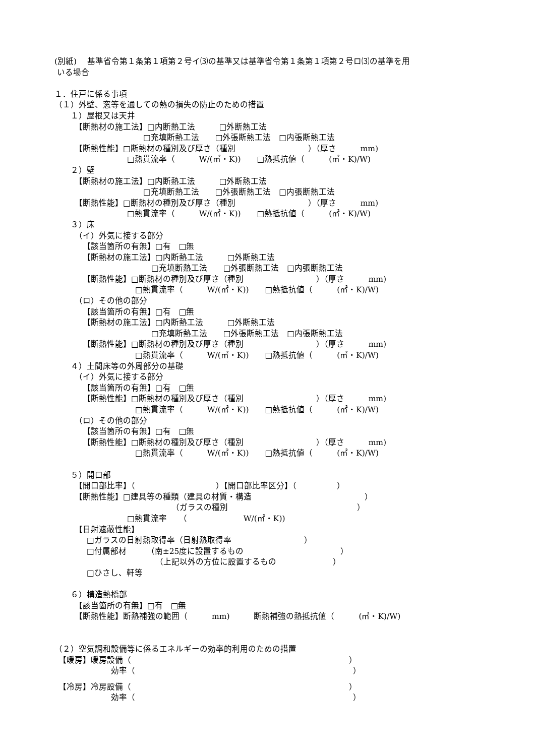(別紙)　 基準省令第１条第１項第２号イ⑶の基準又は基準省令第１条第１項第２号ロ⑶の基準を用
いる場合
１．住戸に係る事項
（１）外壁、窓等を通しての熱の損失の防止のための措置
　　１）屋根又は天井
　　　【断熱材の施工法】□内断熱工法　　　□外断熱工法
　　　　　　　　　　　□充填断熱工法　　□外張断熱工法　□内張断熱工法
　　　【断熱性能】□断熱材の種別及び厚さ（種別　　　　　　　　　）（厚さ　　　mm)
　　　　　　　　　□熱貫流率（　　　W/(㎡・K))　　□熱抵抗値（　　　(㎡・K)/W)
　　２）壁
　　　【断熱材の施工法】□内断熱工法　　　□外断熱工法
　　　　　　　　　　　□充填断熱工法　　□外張断熱工法　□内張断熱工法
　　　【断熱性能】□断熱材の種別及び厚さ（種別　　　　　　　　　）（厚さ　　　mm)
　　　　　　　　　□熱貫流率（　　　W/(㎡・K))　　□熱抵抗値（　　　(㎡・K)/W)
　　３）床
　　　（イ）外気に接する部分
　　　　【該当箇所の有無】□有　□無
　　　　【断熱材の施工法】□内断熱工法　　　□外断熱工法
　　　　　　　　　　　　□充填断熱工法　　□外張断熱工法　□内張断熱工法
　　　　【断熱性能】□断熱材の種別及び厚さ（種別　　　　　　　　　）（厚さ　　　mm)
　　　　　　　　　　□熱貫流率（　　　W/(㎡・K))　　□熱抵抗値（　　　(㎡・K)/W)
　　　（ロ）その他の部分
　　　　【該当箇所の有無】□有　□無
　　　　【断熱材の施工法】□内断熱工法　　　□外断熱工法
　　　　　　　　　　　　□充填断熱工法　　□外張断熱工法　□内張断熱工法
　　　　【断熱性能】□断熱材の種別及び厚さ（種別　　　　　　　　　）（厚さ　　　mm)
　　　　　　　　　　□熱貫流率（　　　W/(㎡・K))　　□熱抵抗値（　　　(㎡・K)/W)
　　４）土間床等の外周部分の基礎
　　　（イ）外気に接する部分
　　　　【該当箇所の有無】□有　□無
　　　　【断熱性能】□断熱材の種別及び厚さ（種別　　　　　　　　　）（厚さ　　　mm)
　　　　　　　　　　□熱貫流率（　　　W/(㎡・K))　　□熱抵抗値（　　　(㎡・K)/W)
　　　（ロ）その他の部分
　　　　【該当箇所の有無】□有　□無
　　　　【断熱性能】□断熱材の種別及び厚さ（種別　　　　　　　　　）（厚さ　　　mm)
　　　　　　　　　　□熱貫流率（　　　W/(㎡・K))　　□熱抵抗値（　　　(㎡・K)/W)
　　５）開口部
　　　【開口部比率】（　　　　　　　　　　）【開口部比率区分】（　　　　　）
　　　【断熱性能】□建具等の種類（建具の材質・構造　　　　　　　　　　　　　　）
　　　　　　　　　　　　　　　（ガラスの種別　　　　　　　　　　　　　　　　）
　　　　　　　　　□熱貫流率　　（　　　　　　　W/(㎡・K))
　　　【日射遮蔽性能】
　　　　□ガラスの日射熱取得率（日射熱取得率　　　　　　　　　）
　　　　□付属部材　　　（南±25度に設置するもの　　　　　　　　　　　　）
　　　　　　　　　　　　　（上記以外の方位に設置するもの　　　　　　　）
　　　　□ひさし、軒等
　　６）構造熱橋部
　　　【該当箇所の有無】□有　□無
　　　【断熱性能】断熱補強の範囲（　　　mm)　　　断熱補強の熱抵抗値（　　　(㎡・K)/W)
（２）空気調和設備等に係るエネルギーの効率的利用のための措置
　【暖房】暖房設備（　　　　　　　　　　　　　　　　　　　　　　　　　　　）
　　　　　　　効率（　　　　　　　　　　　　　　　　　　　　　　　　　　　）
　【冷房】冷房設備（　　　　　　　　　　　　　　　　　　　　　　　　　　　）
　　　　　　　効率（　　　　　　　　　　　　　　　　　　　　　　　　　　　）